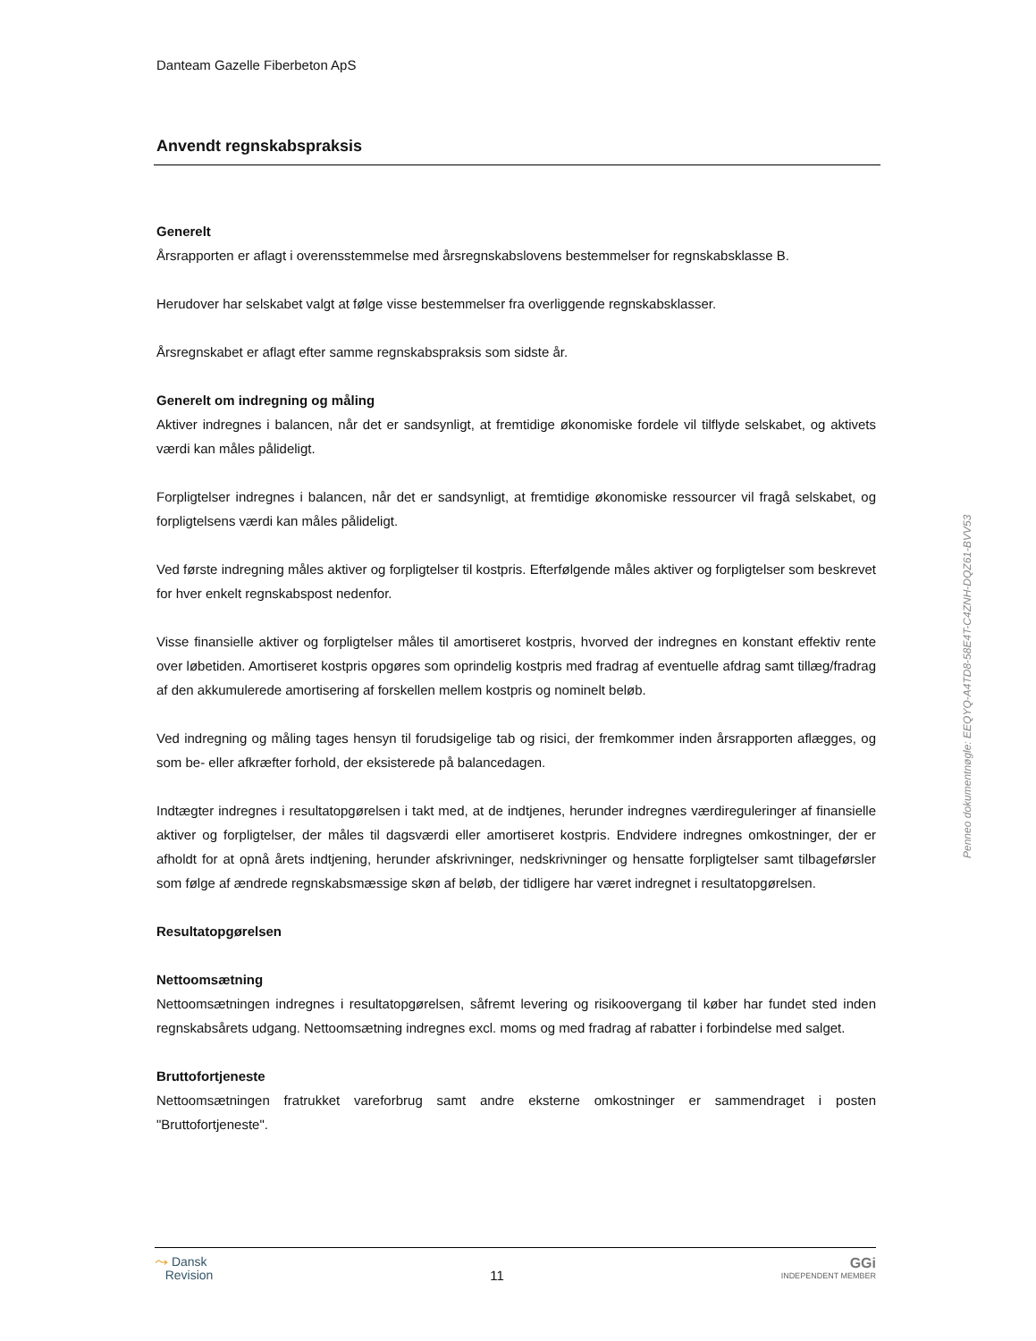Danteam Gazelle Fiberbeton ApS
Anvendt regnskabspraksis
Generelt
Årsrapporten er aflagt i overensstemmelse med årsregnskabslovens bestemmelser for regnskabsklasse B.
Herudover har selskabet valgt at følge visse bestemmelser fra overliggende regnskabsklasser.
Årsregnskabet er aflagt efter samme regnskabspraksis som sidste år.
Generelt om indregning og måling
Aktiver indregnes i balancen, når det er sandsynligt, at fremtidige økonomiske fordele vil tilflyde selskabet, og aktivets værdi kan måles pålideligt.
Forpligtelser indregnes i balancen, når det er sandsynligt, at fremtidige økonomiske ressourcer vil fragå selskabet, og forpligtelsens værdi kan måles pålideligt.
Ved første indregning måles aktiver og forpligtelser til kostpris. Efterfølgende måles aktiver og forpligtelser som beskrevet for hver enkelt regnskabspost nedenfor.
Visse finansielle aktiver og forpligtelser måles til amortiseret kostpris, hvorved der indregnes en konstant effektiv rente over løbetiden. Amortiseret kostpris opgøres som oprindelig kostpris med fradrag af eventuelle afdrag samt tillæg/fradrag af den akkumulerede amortisering af forskellen mellem kostpris og nominelt beløb.
Ved indregning og måling tages hensyn til forudsigelige tab og risici, der fremkommer inden årsrapporten aflægges, og som be- eller afkræfter forhold, der eksisterede på balancedagen.
Indtægter indregnes i resultatopgørelsen i takt med, at de indtjenes, herunder indregnes værdireguleringer af finansielle aktiver og forpligtelser, der måles til dagsværdi eller amortiseret kostpris. Endvidere indregnes omkostninger, der er afholdt for at opnå årets indtjening, herunder afskrivninger, nedskrivninger og hensatte forpligtelser samt tilbageførsler som følge af ændrede regnskabsmæssige skøn af beløb, der tidligere har været indregnet i resultatopgørelsen.
Resultatopgørelsen
Nettoomsætning
Nettoomsætningen indregnes i resultatopgørelsen, såfremt levering og risikoovergang til køber har fundet sted inden regnskabsårets udgang. Nettoomsætning indregnes excl. moms og med fradrag af rabatter i forbindelse med salget.
Bruttofortjeneste
Nettoomsætningen fratrukket vareforbrug samt andre eksterne omkostninger er sammendraget i posten "Bruttofortjeneste".
Penneo dokumentnøgle: EEQYQ-A4TD8-58E4T-C4ZNH-DQZ61-BVV53
⤳ Dansk
Revision
11
GGi
INDEPENDENT MEMBER